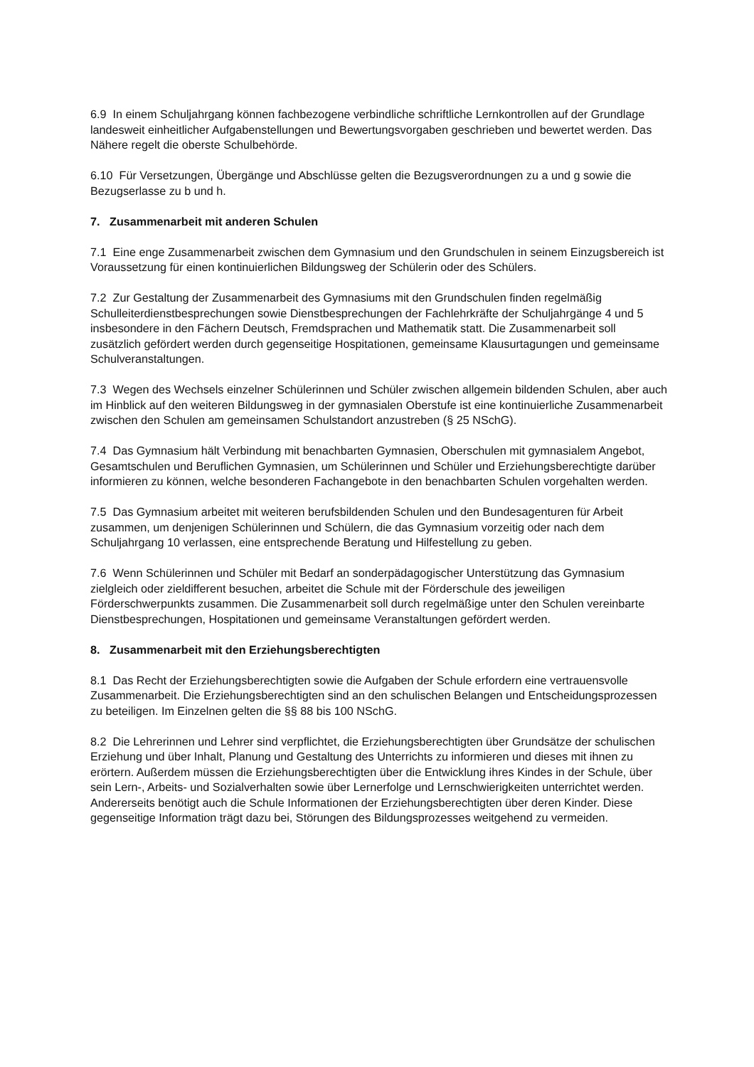6.9 In einem Schuljahrgang können fachbezogene verbindliche schriftliche Lernkontrollen auf der Grundlage landesweit einheitlicher Aufgabenstellungen und Bewertungsvorgaben geschrieben und bewertet werden. Das Nähere regelt die oberste Schulbehörde.
6.10 Für Versetzungen, Übergänge und Abschlüsse gelten die Bezugsverordnungen zu a und g sowie die Bezugserlasse zu b und h.
7. Zusammenarbeit mit anderen Schulen
7.1 Eine enge Zusammenarbeit zwischen dem Gymnasium und den Grundschulen in seinem Einzugsbereich ist Voraussetzung für einen kontinuierlichen Bildungsweg der Schülerin oder des Schülers.
7.2 Zur Gestaltung der Zusammenarbeit des Gymnasiums mit den Grundschulen finden regelmäßig Schulleiterdienstbesprechungen sowie Dienstbesprechungen der Fachlehrkräfte der Schuljahrgänge 4 und 5 insbesondere in den Fächern Deutsch, Fremdsprachen und Mathematik statt. Die Zusammenarbeit soll zusätzlich gefördert werden durch gegenseitige Hospitationen, gemeinsame Klausurtagungen und gemeinsame Schulveranstaltungen.
7.3 Wegen des Wechsels einzelner Schülerinnen und Schüler zwischen allgemein bildenden Schulen, aber auch im Hinblick auf den weiteren Bildungsweg in der gymnasialen Oberstufe ist eine kontinuierliche Zusammenarbeit zwischen den Schulen am gemeinsamen Schulstandort anzustreben (§ 25 NSchG).
7.4 Das Gymnasium hält Verbindung mit benachbarten Gymnasien, Oberschulen mit gymnasialem Angebot, Gesamtschulen und Beruflichen Gymnasien, um Schülerinnen und Schüler und Erziehungsberechtigte darüber informieren zu können, welche besonderen Fachangebote in den benachbarten Schulen vorgehalten werden.
7.5 Das Gymnasium arbeitet mit weiteren berufsbildenden Schulen und den Bundesagenturen für Arbeit zusammen, um denjenigen Schülerinnen und Schülern, die das Gymnasium vorzeitig oder nach dem Schuljahrgang 10 verlassen, eine entsprechende Beratung und Hilfestellung zu geben.
7.6 Wenn Schülerinnen und Schüler mit Bedarf an sonderpädagogischer Unterstützung das Gymnasium zielgleich oder zieldifferent besuchen, arbeitet die Schule mit der Förderschule des jeweiligen Förderschwerpunkts zusammen. Die Zusammenarbeit soll durch regelmäßige unter den Schulen vereinbarte Dienstbesprechungen, Hospitationen und gemeinsame Veranstaltungen gefördert werden.
8. Zusammenarbeit mit den Erziehungsberechtigten
8.1 Das Recht der Erziehungsberechtigten sowie die Aufgaben der Schule erfordern eine vertrauensvolle Zusammenarbeit. Die Erziehungsberechtigten sind an den schulischen Belangen und Entscheidungsprozessen zu beteiligen. Im Einzelnen gelten die §§ 88 bis 100 NSchG.
8.2 Die Lehrerinnen und Lehrer sind verpflichtet, die Erziehungsberechtigten über Grundsätze der schulischen Erziehung und über Inhalt, Planung und Gestaltung des Unterrichts zu informieren und dieses mit ihnen zu erörtern. Außerdem müssen die Erziehungsberechtigten über die Entwicklung ihres Kindes in der Schule, über sein Lern-, Arbeits- und Sozialverhalten sowie über Lernerfolge und Lernschwierigkeiten unterrichtet werden. Andererseits benötigt auch die Schule Informationen der Erziehungsberechtigten über deren Kinder. Diese gegenseitige Information trägt dazu bei, Störungen des Bildungsprozesses weitgehend zu vermeiden.